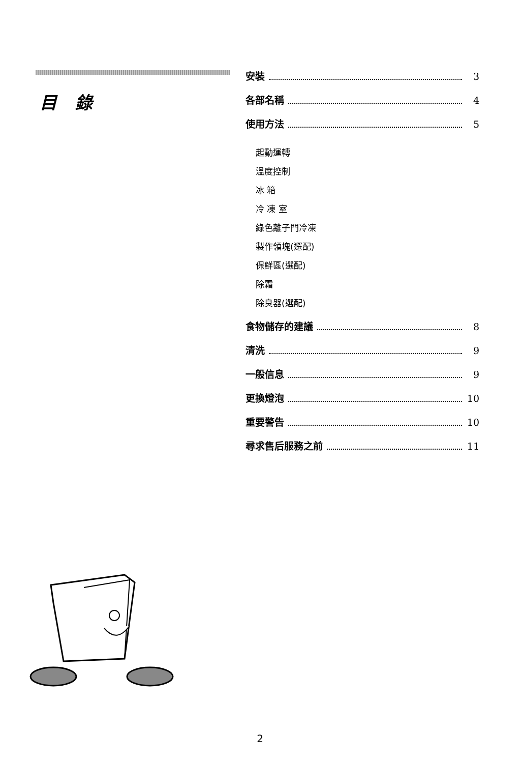目 錄
安裝 3
各部名稱 4
使用方法 5
起動運轉
溫度控制
冰 箱
冷 凍 室
綠色離子門冷凍
製作領塊(選配)
保鮮區(選配)
除霜
除臭器(選配)
食物儲存的建議 8
清洗 9
一般信息 9
更換燈泡 10
重要警告 10
尋求售后服務之前 11
2